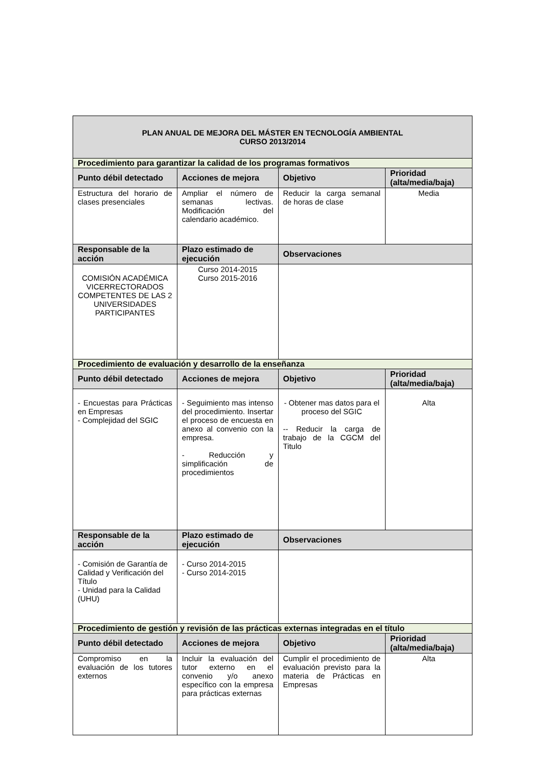| PLAN ANUAL DE MEJORA DEL MÁSTER EN TECNOLOGÍA AMBIENTAL CURSO 2013/2014 | | | |
| Procedimiento para garantizar la calidad de los programas formativos | | | |
| Punto débil detectado | Acciones de mejora | Objetivo | Prioridad (alta/media/baja) |
| Estructura del horario de clases presenciales | Ampliar el número de semanas lectivas. Modificación del calendario académico. | Reducir la carga semanal de horas de clase | Media |
| Responsable de la acción | Plazo estimado de ejecución | Observaciones | |
| COMISIÓN ACADÉMICA VICERRECTORADOS COMPETENTES DE LAS 2 UNIVERSIDADES PARTICIPANTES | Curso 2014-2015 Curso 2015-2016 | | |
| Procedimiento de evaluación y desarrollo de la enseñanza | | | |
| Punto débil detectado | Acciones de mejora | Objetivo | Prioridad (alta/media/baja) |
| - Encuestas para Prácticas en Empresas - Complejidad del SGIC | - Seguimiento mas intenso del procedimiento. Insertar el proceso de encuesta en anexo al convenio con la empresa. - Reducción y simplificación de procedimientos | - Obtener mas datos para el proceso del SGIC -- Reducir la carga de trabajo de la CGCM del Titulo | Alta |
| Responsable de la acción | Plazo estimado de ejecución | Observaciones | |
| - Comisión de Garantía de Calidad y Verificación del Título - Unidad para la Calidad (UHU) | - Curso 2014-2015 - Curso 2014-2015 | | |
| Procedimiento de gestión y revisión de las prácticas externas integradas en el título | | | |
| Punto débil detectado | Acciones de mejora | Objetivo | Prioridad (alta/media/baja) |
| Compromiso en la evaluación de los tutores externos | Incluir la evaluación del tutor externo en el convenio y/o anexo específico con la empresa para prácticas externas | Cumplir el procedimiento de evaluación previsto para la materia de Prácticas en Empresas | Alta |